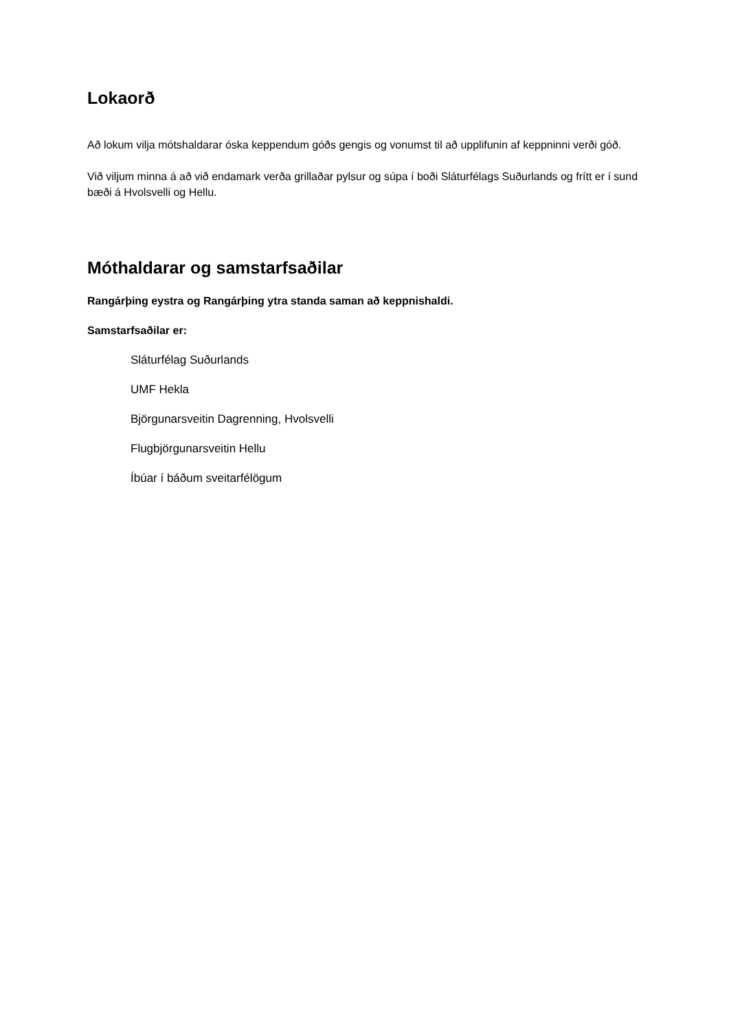Lokaorð
Að lokum vilja mótshaldarar óska keppendum góðs gengis og vonumst til að upplifunin af keppninni verði góð.
Við viljum minna á að við endamark verða grillaðar pylsur og súpa í boði Sláturfélags Suðurlands og frítt er í sund bæði á Hvolsvelli og Hellu.
Móthaldarar og samstarfsaðilar
Rangárþing eystra og Rangárþing ytra standa saman að keppnishaldi.
Samstarfsaðilar er:
Sláturfélag Suðurlands
UMF Hekla
Björgunarsveitin Dagrenning, Hvolsvelli
Flugbjörgunarsveitin Hellu
Íbúar í báðum sveitarfélögum